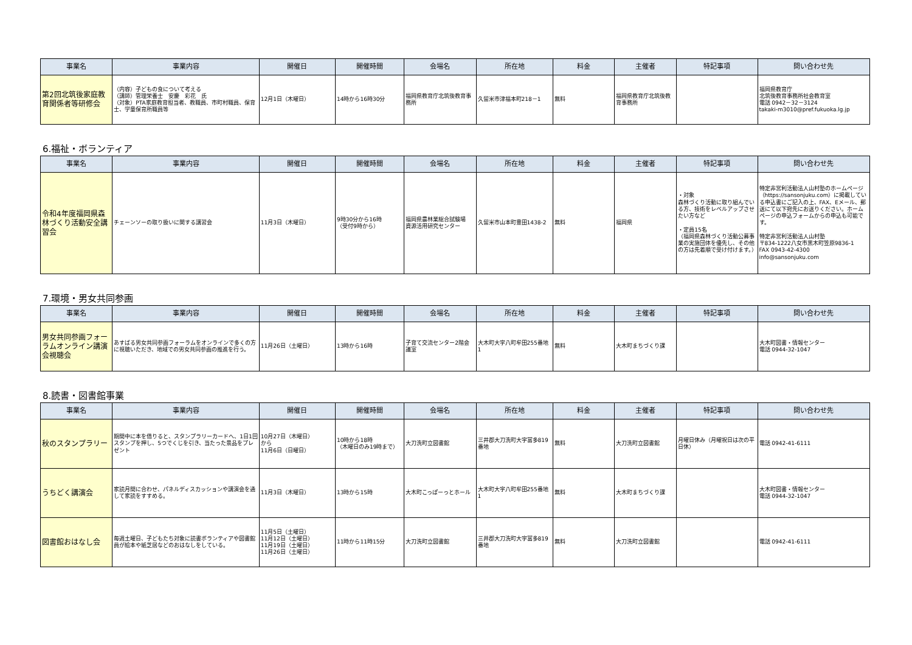| 事業名 | 事業内容 | 開催日 | 開催時間 | 会場名 | 所在地 | 料金 | 主催者 | 特記事項 | 問い合わせ先 |
| --- | --- | --- | --- | --- | --- | --- | --- | --- | --- |
| 第2回北筑後家庭教育関係者等研修会 | （内容）子どもの食について考える （講師）管理栄養士 安慶 彩花 氏 （対象）PTA家庭教育担当者、教職員、市町村職員、保育士、学童保育所職員等 | 12月1日（木曜日） | 14時から16時30分 | 福岡県教育庁北筑後教育事務所 | 久留米市津福本町218－1 | 無料 | 福岡県教育庁北筑後教育事務所 | | 福岡県教育庁 北筑後教育事務所社会教育室 電話 0942－32－3124 takaki-m3010@pref.fukuoka.lg.jp |
6.福祉・ボランティア
| 事業名 | 事業内容 | 開催日 | 開催時間 | 会場名 | 所在地 | 料金 | 主催者 | 特記事項 | 問い合わせ先 |
| --- | --- | --- | --- | --- | --- | --- | --- | --- | --- |
| 令和4年度福岡県森林づくり活動安全講習会 | チェーンソーの取り扱いに関する講習会 | 11月3日（木曜日） | 9時30分から16時 （受付9時から） | 福岡県農林業総合試験場 資源活用研究センター | 久留米市山本町豊田1438-2 | 無料 | 福岡県 | ・対象 森林づくり活動に取り組んでいる方、技術をレベルアップさせたい方など ・定員15名 （福岡県森林づくり活動公募事業の実施団体を優先し、その他の方は先着順で受け付けます。） | 特定非営利活動法人山村塾のホームページ（https://sansonjuku.com）に掲載している申込書にご記入の上、FAX、Eメール、郵送にて以下宛先にお送りください。ホームページの申込フォームからの申込も可能です。 特定非営利活動法人山村塾 〒834-1222八女市黒木町笠原9836-1 FAX 0943-42-4300 info@sansonjuku.com |
7.環境・男女共同参画
| 事業名 | 事業内容 | 開催日 | 開催時間 | 会場名 | 所在地 | 料金 | 主催者 | 特記事項 | 問い合わせ先 |
| --- | --- | --- | --- | --- | --- | --- | --- | --- | --- |
| 男女共同参画フォーラムオンライン講演会視聴会 | あすばる男女共同参画フォーラムをオンラインで多くの方に視聴いただき、地域での男女共同参画の推進を行う。 | 11月26日（土曜日） | 13時から16時 | 子育て交流センター2階会議室 | 大木町大字八町牟田255番地1 | 無料 | 大木町まちづくり課 | | 大木町図書・情報センター 電話 0944-32-1047 |
8.読書・図書館事業
| 事業名 | 事業内容 | 開催日 | 開催時間 | 会場名 | 所在地 | 料金 | 主催者 | 特記事項 | 問い合わせ先 |
| --- | --- | --- | --- | --- | --- | --- | --- | --- | --- |
| 秋のスタンプラリー | 期間中に本を借りると、スタンプラリーカードへ、1日1回スタンプを押し、5つでくじを引き、当たった景品をプレゼント | 10月27日（木曜日） から 11月6日（日曜日） | 10時から18時 （木曜日のみ19時まで） | 大刀洗町立図書館 | 三井郡大刀洗町大字冨多819番地 | 無料 | 大刀洗町立図書館 | 月曜日休み（月曜祝日は次の平日休） | 電話 0942-41-6111 |
| うちどく講演会 | 家読月間に合わせ、パネルディスカッションや講演会を通して家読をすすめる。 | 11月3日（木曜日） | 13時から15時 | 大木町こっぽーっとホール | 大木町大字八町牟田255番地1 | 無料 | 大木町まちづくり課 | | 大木町図書・情報センター 電話 0944-32-1047 |
| 図書館おはなし会 | 毎週土曜日、子どもたち対象に読書ボランティアや図書館員が絵本や紙芝居などのおはなしをしている。 | 11月5日（土曜日） 11月12日（土曜日） 11月19日（土曜日） 11月26日（土曜日） | 11時から11時15分 | 大刀洗町立図書館 | 三井郡大刀洗町大字冨多819番地 | 無料 | 大刀洗町立図書館 | | 電話 0942-41-6111 |